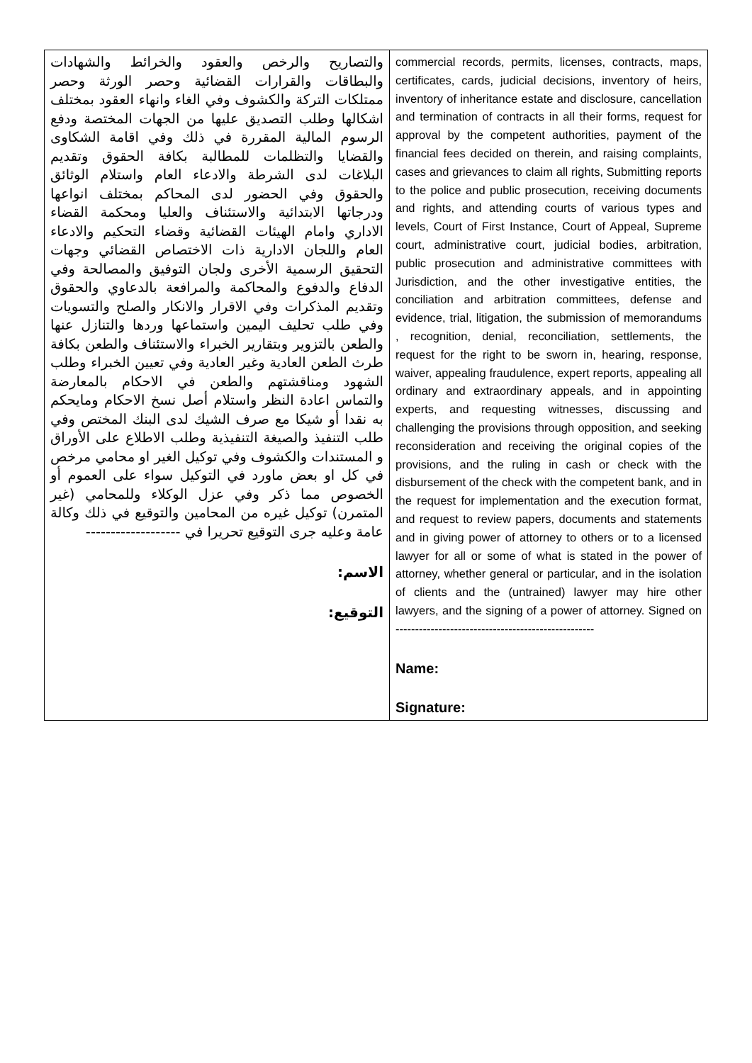| والتصاريح والرخص والعقود والخرائط والشهادات والبطاقات والقرارات القضائية وحصر الورثة وحصر ممتلكات التركة والكشوف وفي الغاء وانهاء العقود بمختلف اشكالها وطلب التصديق عليها من الجهات المختصة ودفع الرسوم المالية المقررة في ذلك وفي اقامة الشكاوى والقضايا والتظلمات للمطالبة بكافة الحقوق وتقديم البلاغات لدى الشرطة والادعاء العام واستلام الوثائق والحقوق وفي الحضور لدى المحاكم بمختلف انواعها ودرجاتها الابتدائية والاستئناف والعليا ومحكمة القضاء الاداري وامام الهيئات القضائية وقضاء التحكيم والادعاء العام واللجان الادارية ذات الاختصاص القضائي وجهات التحقيق الرسمية الأخرى ولجان التوفيق والمصالحة وفي الدفاع والدفوع والمحاكمة والمرافعة بالدعاوي والحقوق وتقديم المذكرات وفي الاقرار والانكار والصلح والتسويات وفي طلب تحليف اليمين واستماعها وردها والتنازل عنها والطعن بالتزوير وبتقارير الخبراء والاستئناف والطعن بكافة طرث الطعن العادية وغير العادية وفي تعيين الخبراء وطلب الشهود ومناقشتهم والطعن في الاحكام بالمعارضة والتماس اعادة النظر واستلام أصل نسخ الاحكام ومايحكم به نقدا أو شيكا مع صرف الشيك لدى البنك المختص وفي طلب التنفيذ والصيغة التنفيذية وطلب الاطلاع على الأوراق و المستندات والكشوف وفي توكيل الغير او محامي مرخص في كل او بعض ماورد في التوكيل سواء على العموم أو الخصوص مما ذكر وفي عزل الوكلاء وللمحامي (غير المتمرن) توكيل غيره من المحامين والتوقيع في ذلك وكالة عامة وعليه جرى التوقيع تحريرا في ------------------- الاسم: التوقيع: | commercial records, permits, licenses, contracts, maps, certificates, cards, judicial decisions, inventory of heirs, inventory of inheritance estate and disclosure, cancellation and termination of contracts in all their forms, request for approval by the competent authorities, payment of the financial fees decided on therein, and raising complaints, cases and grievances to claim all rights, Submitting reports to the police and public prosecution, receiving documents and rights, and attending courts of various types and levels, Court of First Instance, Court of Appeal, Supreme court, administrative court, judicial bodies, arbitration, public prosecution and administrative committees with Jurisdiction, and the other investigative entities, the conciliation and arbitration committees, defense and evidence, trial, litigation, the submission of memorandums , recognition, denial, reconciliation, settlements, the request for the right to be sworn in, hearing, response, waiver, appealing fraudulence, expert reports, appealing all ordinary and extraordinary appeals, and in appointing experts, and requesting witnesses, discussing and challenging the provisions through opposition, and seeking reconsideration and receiving the original copies of the provisions, and the ruling in cash or check with the disbursement of the check with the competent bank, and in the request for implementation and the execution format, and request to review papers, documents and statements and in giving power of attorney to others or to a licensed lawyer for all or some of what is stated in the power of attorney, whether general or particular, and in the isolation of clients and the (untrained) lawyer may hire other lawyers, and the signing of a power of attorney. Signed on --------------------------------------------------- Name: Signature: |